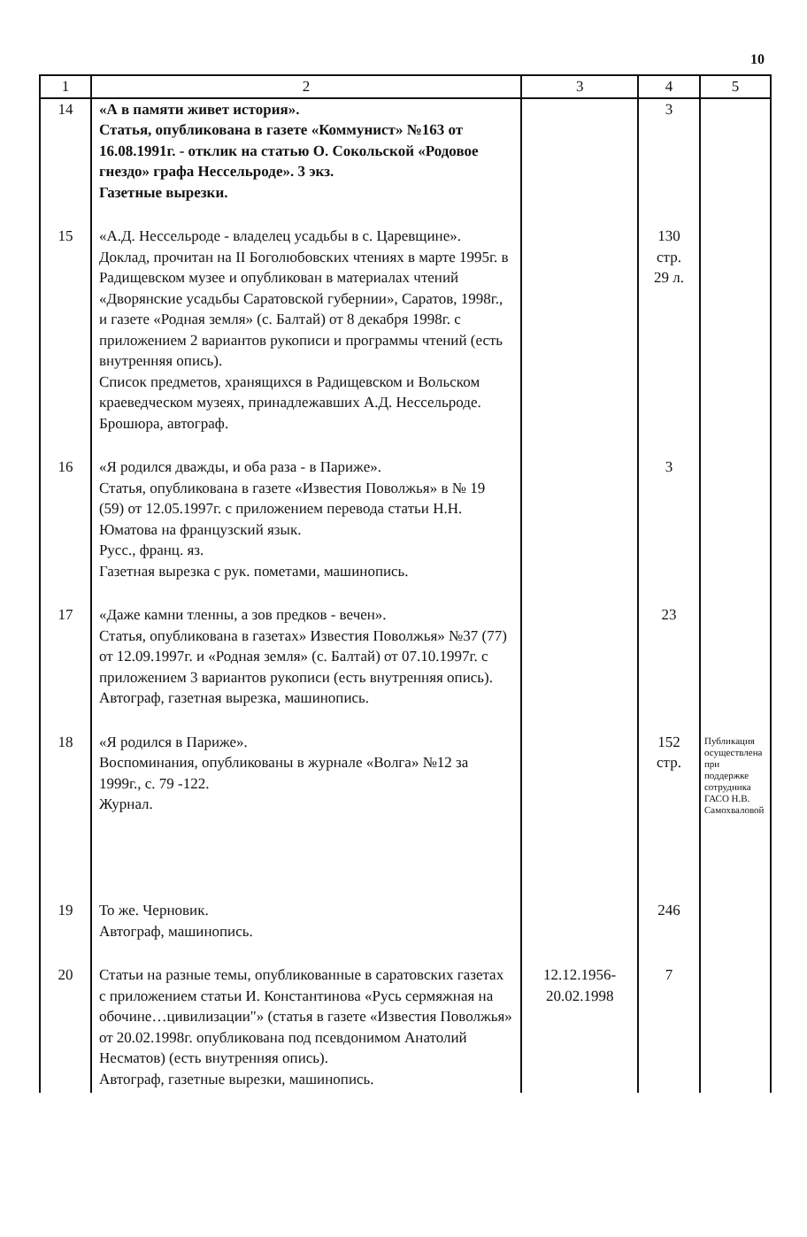10
| 1 | 2 | 3 | 4 | 5 |
| --- | --- | --- | --- | --- |
| 14 | «А в памяти живет история». Статья, опубликована в газете «Коммунист» №163 от 16.08.1991г. - отклик на статью О. Сокольской «Родовое гнездо» графа Нессельроде». 3 экз. Газетные вырезки. | | 3 | |
| 15 | «А.Д. Нессельроде - владелец усадьбы в с. Царевщине». Доклад, прочитан на II Боголюбовских чтениях в марте 1995г. в Радищевском музее и опубликован в материалах чтений «Дворянские усадьбы Саратовской губернии», Саратов, 1998г., и газете «Родная земля» (с. Балтай) от 8 декабря 1998г. с приложением 2 вариантов рукописи и программы чтений (есть внутренняя опись). Список предметов, хранящихся в Радищевском и Вольском краеведческом музеях, принадлежавших А.Д. Нессельроде. Брошюра, автограф. | | 130 стр. 29 л. | |
| 16 | «Я родился дважды, и оба раза - в Париже». Статья, опубликована в газете «Известия Поволжья» в № 19 (59) от 12.05.1997г. с приложением перевода статьи Н.Н. Юматова на французский язык. Русс., франц. яз. Газетная вырезка с рук. пометами, машинопись. | | 3 | |
| 17 | «Даже камни тленны, а зов предков - вечен». Статья, опубликована в газетах» Известия Поволжья» №37 (77) от 12.09.1997г. и «Родная земля» (с. Балтай) от 07.10.1997г. с приложением 3 вариантов рукописи (есть внутренняя опись). Автограф, газетная вырезка, машинопись. | | 23 | |
| 18 | «Я родился в Париже». Воспоминания, опубликованы в журнале «Волга» №12 за 1999г., с. 79 -122. Журнал. | | 152 стр. | Публикация осуществлена при поддержке сотрудника ГАСО Н.В. Самохваловой |
| 19 | То же. Черновик. Автограф, машинопись. | | 246 | |
| 20 | Статьи на разные темы, опубликованные в саратовских газетах с приложением статьи И. Константинова «Русь сермяжная на обочине…цивилизации"» (статья в газете «Известия Поволжья» от 20.02.1998г. опубликована под псевдонимом Анатолий Несматов) (есть внутренняя опись). Автограф, газетные вырезки, машинопись. | 12.12.1956- 20.02.1998 | 7 | |